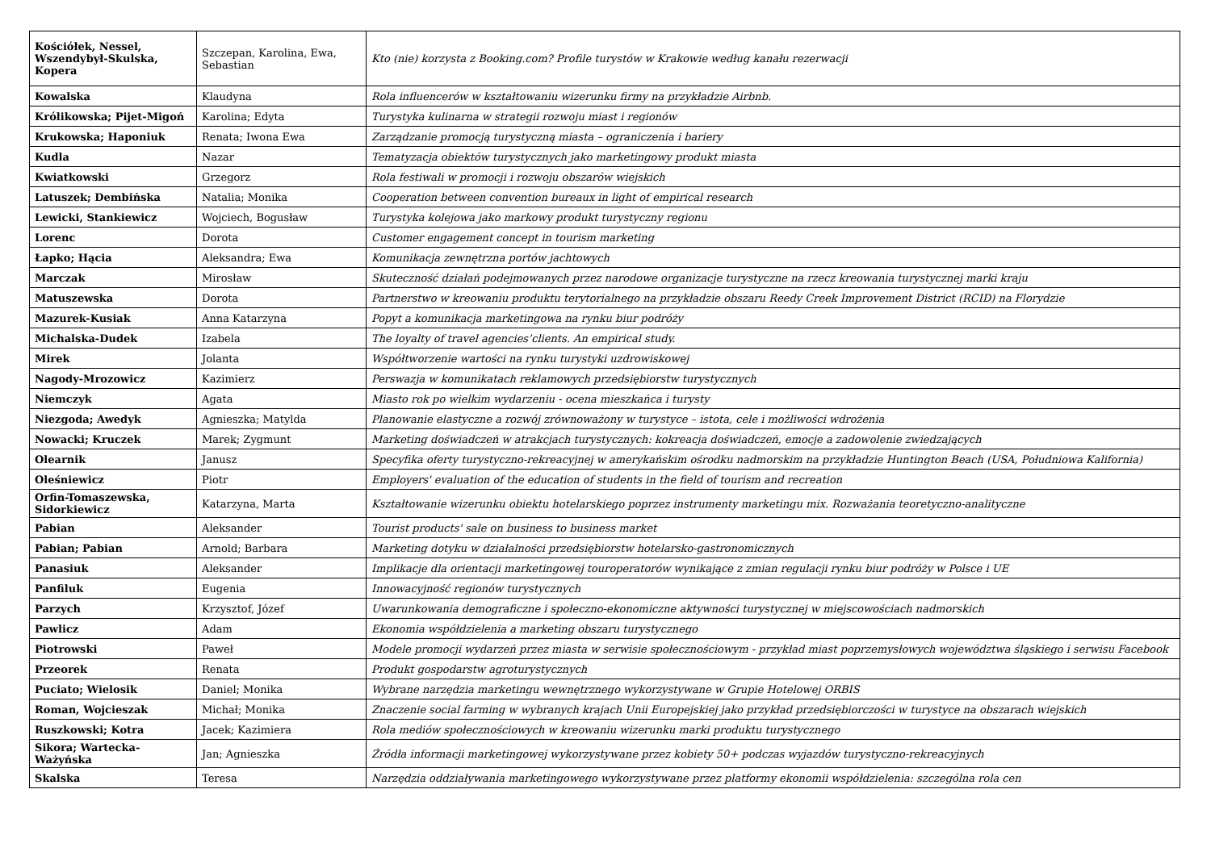| Kościółek, Nessel, Wszendybył-Skulska, Kopera | Szczepan, Karolina, Ewa, Sebastian | Kto (nie) korzysta z Booking.com? Profile turystów w Krakowie według kanału rezerwacji |
| Kowalska | Klaudyna | Rola influencerów w kształtowaniu wizerunku firmy na przykładzie Airbnb. |
| Królikowska; Pijet-Migoń | Karolina; Edyta | Turystyka kulinarna w strategii rozwoju miast i regionów |
| Krukowska; Haponiuk | Renata; Iwona Ewa | Zarządzanie promocją turystyczną miasta – ograniczenia i bariery |
| Kudla | Nazar | Tematyzacja obiektów turystycznych jako marketingowy produkt miasta |
| Kwiatkowski | Grzegorz | Rola festiwali w promocji i rozwoju obszarów wiejskich |
| Latuszek; Dembińska | Natalia; Monika | Cooperation between convention bureaux in light of empirical research |
| Lewicki, Stankiewicz | Wojciech, Bogusław | Turystyka kolejowa jako markowy produkt turystyczny regionu |
| Lorenc | Dorota | Customer engagement concept in tourism marketing |
| Łapko; Hącia | Aleksandra; Ewa | Komunikacja zewnętrzna portów jachtowych |
| Marczak | Mirosław | Skuteczność działań podejmowanych przez narodowe organizacje turystyczne na rzecz kreowania turystycznej marki kraju |
| Matuszewska | Dorota | Partnerstwo w kreowaniu produktu terytorialnego na przykładzie obszaru Reedy Creek Improvement District (RCID) na Florydzie |
| Mazurek-Kusiak | Anna Katarzyna | Popyt a komunikacja marketingowa na rynku biur podróży |
| Michalska-Dudek | Izabela | The loyalty of travel agencies’clients. An empirical study. |
| Mirek | Jolanta | Współtworzenie wartości na rynku turystyki uzdrowiskowej |
| Nagody-Mrozowicz | Kazimierz | Perswazja w komunikatach reklamowych przedsiębiorstw turystycznych |
| Niemczyk | Agata | Miasto rok po wielkim wydarzeniu - ocena mieszkańca i turysty |
| Niezgoda; Awedyk | Agnieszka; Matylda | Planowanie elastyczne a rozwój zrównoważony w turystyce – istota, cele i możliwości wdrożenia |
| Nowacki; Kruczek | Marek; Zygmunt | Marketing doświadczeń w atrakcjach turystycznych: kokreacja doświadczeń, emocje a zadowolenie zwiedzających |
| Olearnik | Janusz | Specyfika oferty turystyczno-rekreacyjnej w amerykańskim ośrodku nadmorskim na przykładzie Huntington Beach (USA, Południowa Kalifornia) |
| Oleśniewicz | Piotr | Employers' evaluation of the education of students in the field of tourism and recreation |
| Orfin-Tomaszewska, Sidorkiewicz | Katarzyna, Marta | Kształtowanie wizerunku obiektu hotelarskiego poprzez instrumenty marketingu mix. Rozważania teoretyczno-analityczne |
| Pabian | Aleksander | Tourist products' sale on business to business market |
| Pabian; Pabian | Arnold; Barbara | Marketing dotyku w działalności przedsiębiorstw hotelarsko-gastronomicznych |
| Panasiuk | Aleksander | Implikacje dla orientacji marketingowej touroperatorów wynikające z zmian regulacji rynku biur podróży w Polsce i UE |
| Panfiluk | Eugenia | Innowacyjność regionów turystycznych |
| Parzych | Krzysztof, Józef | Uwarunkowania demograficzne i społeczno-ekonomiczne aktywności turystycznej w miejscowościach nadmorskich |
| Pawlicz | Adam | Ekonomia współdzielenia a marketing obszaru turystycznego |
| Piotrowski | Paweł | Modele promocji wydarzeń przez miasta w serwisie społecznościowym - przykład miast poprzemysłowych województwa śląskiego i serwisu Facebook |
| Przeorek | Renata | Produkt gospodarstw agroturystycznych |
| Puciato; Wielosik | Daniel; Monika | Wybrane narzędzia marketingu wewnętrznego wykorzystywane w Grupie Hotelowej ORBIS |
| Roman, Wojcieszak | Michał; Monika | Znaczenie social farming w wybranych krajach Unii Europejskiej jako przykład przedsiębiorczości w turystyce na obszarach wiejskich |
| Ruszkowski; Kotra | Jacek; Kazimiera | Rola mediów społecznościowych w kreowaniu wizerunku marki produktu turystycznego |
| Sikora; Wartecka-Ważyńska | Jan; Agnieszka | Źródła informacji marketingowej wykorzystywane przez kobiety 50+ podczas wyjazdów turystyczno-rekreacyjnych |
| Skalska | Teresa | Narzędzia oddziaływania marketingowego wykorzystywane przez platformy ekonomii współdzielenia: szczególna rola cen |